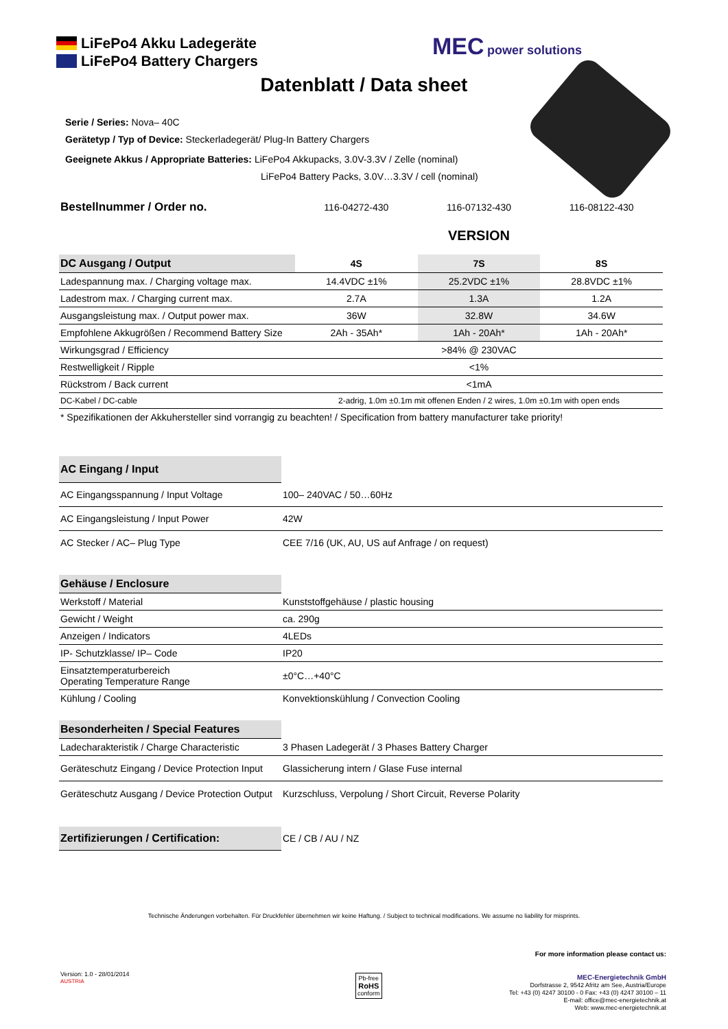LiFePo4 Akku Ladegeräte
LiFePo4 Battery Chargers
MEC power solutions
Datenblatt / Data sheet
Serie / Series: Nova– 40C
Gerätetyp / Typ of Device: Steckerladegerät/ Plug-In Battery Chargers
Geeignete Akkus / Appropriate Batteries: LiFePo4 Akkupacks, 3.0V-3.3V / Zelle (nominal)
LiFePo4 Battery Packs, 3.0V…3.3V / cell (nominal)
| Bestellnummer / Order no. | 116-04272-430 | 116-07132-430 | 116-08122-430 |
| | | VERSION | |
| DC Ausgang / Output | 4S | 7S | 8S |
| Ladespannung max. / Charging voltage max. | 14.4VDC ±1% | 25.2VDC ±1% | 28.8VDC ±1% |
| Ladestrom max. / Charging current max. | 2.7A | 1.3A | 1.2A |
| Ausgangsleistung max. / Output power max. | 36W | 32.8W | 34.6W |
| Empfohlene Akkugrößen / Recommend Battery Size | 2Ah - 35Ah* | 1Ah - 20Ah* | 1Ah - 20Ah* |
| Wirkungsgrad / Efficiency | >84% @ 230VAC | | |
| Restwelligkeit / Ripple | <1% | | |
| Rückstrom / Back current | <1mA | | |
| DC-Kabel / DC-cable | 2-adrig, 1.0m ±0.1m mit offenen Enden / 2 wires, 1.0m ±0.1m with open ends | | |
| * Spezifikationen der Akkuhersteller sind vorrangig zu beachten! / Specification from battery manufacturer take priority! | | | |
| AC Eingang / Input | |
| AC Eingangsspannung / Input Voltage | 100– 240VAC / 50…60Hz |
| AC Eingangsleistung / Input Power | 42W |
| AC Stecker / AC– Plug Type | CEE 7/16 (UK, AU, US auf Anfrage / on request) |
| Gehäuse / Enclosure | |
| Werkstoff / Material | Kunststoffgehäuse / plastic housing |
| Gewicht / Weight | ca. 290g |
| Anzeigen / Indicators | 4LEDs |
| IP- Schutzklasse/ IP– Code | IP20 |
| Einsatztemperaturbereich Operating Temperature Range | ±0°C…+40°C |
| Kühlung / Cooling | Konvektionskühlung / Convection Cooling |
| Besonderheiten / Special Features | |
| Ladecharakteristik / Charge Characteristic | 3 Phasen Ladegerät / 3 Phases Battery Charger |
| Geräteschutz Eingang / Device Protection Input | Glassicherung intern / Glase Fuse internal |
| Geräteschutz Ausgang / Device Protection Output | Kurzschluss, Verpolung / Short Circuit, Reverse Polarity |
| Zertifizierungen / Certification: | CE / CB / AU / NZ |
Technische Änderungen vorbehalten. Für Druckfehler übernehmen wir keine Haftung. / Subject to technical modifications. We assume no liability for misprints.
For more information please contact us:
MEC-Energietechnik GmbH
Dorfstrasse 2, 9542 Afritz am See, Austria/Europe
Tel: +43 (0) 4247 30100 - 0 Fax: +43 (0) 4247 30100 – 11
E-mail: office@mec-energietechnik.at
Web: www.mec-energietechnik.at
Version: 1.0 - 28/01/2014
AUSTRIA
Pb-free
RoHS
conform